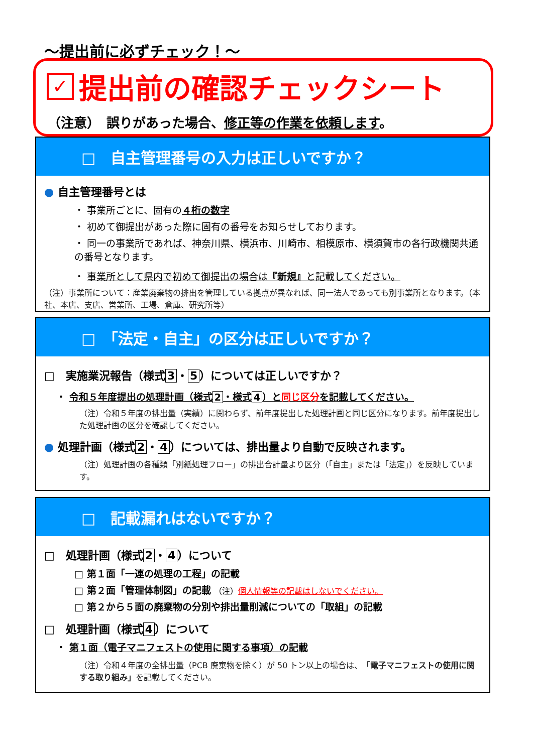〜提出前に必ずチェック！〜
✓ 提出前の確認チェックシート
（注意）　誤りがあった場合、修正等の作業を依頼します。
□　自主管理番号の入力は正しいですか？
● 自主管理番号とは
・ 事業所ごとに、固有の４桁の数字
・ 初めて御提出があった際に固有の番号をお知らせしております。
・ 同一の事業所であれば、神奈川県、横浜市、川崎市、相模原市、横須賀市の各行政機関共通の番号となります。
・ 事業所として県内で初めて御提出の場合は『新規』と記載してください。
（注）事業所について：産業廃棄物の排出を管理している拠点が異なれば、同一法人であっても別事業所となります。（本社、本店、支店、営業所、工場、倉庫、研究所等）
□　「法定・自主」の区分は正しいですか？
□　実施業況報告（様式 3 ・ 5 ）については正しいですか？
・ 令和５年度提出の処理計画（様式 2 ・様式 4 ）と同じ区分を記載してください。
（注）令和５年度の排出量（実績）に関わらず、前年度提出した処理計画と同じ区分になります。前年度提出した処理計画の区分を確認してください。
● 処理計画（様式 2 ・ 4 ）については、排出量より自動で反映されます。
（注）処理計画の各種類「別紙処理フロー」の排出合計量より区分（「自主」または「法定」）を反映しています。
□　記載漏れはないですか？
□　処理計画（様式 2 ・ 4 ）について
□ 第１面「一連の処理の工程」の記載
□ 第２面「管理体制図」の記載 （注）個人情報等の記載はしないでください。
□ 第２から５面の廃棄物の分別や排出量削減についての「取組」の記載
□　処理計画（様式 4 ）について
・ 第１面（電子マニフェストの使用に関する事項）の記載
（注）令和４年度の全排出量（PCB 廃棄物を除く）が 50 トン以上の場合は、「電子マニフェストの使用に関する取り組み」を記載してください。